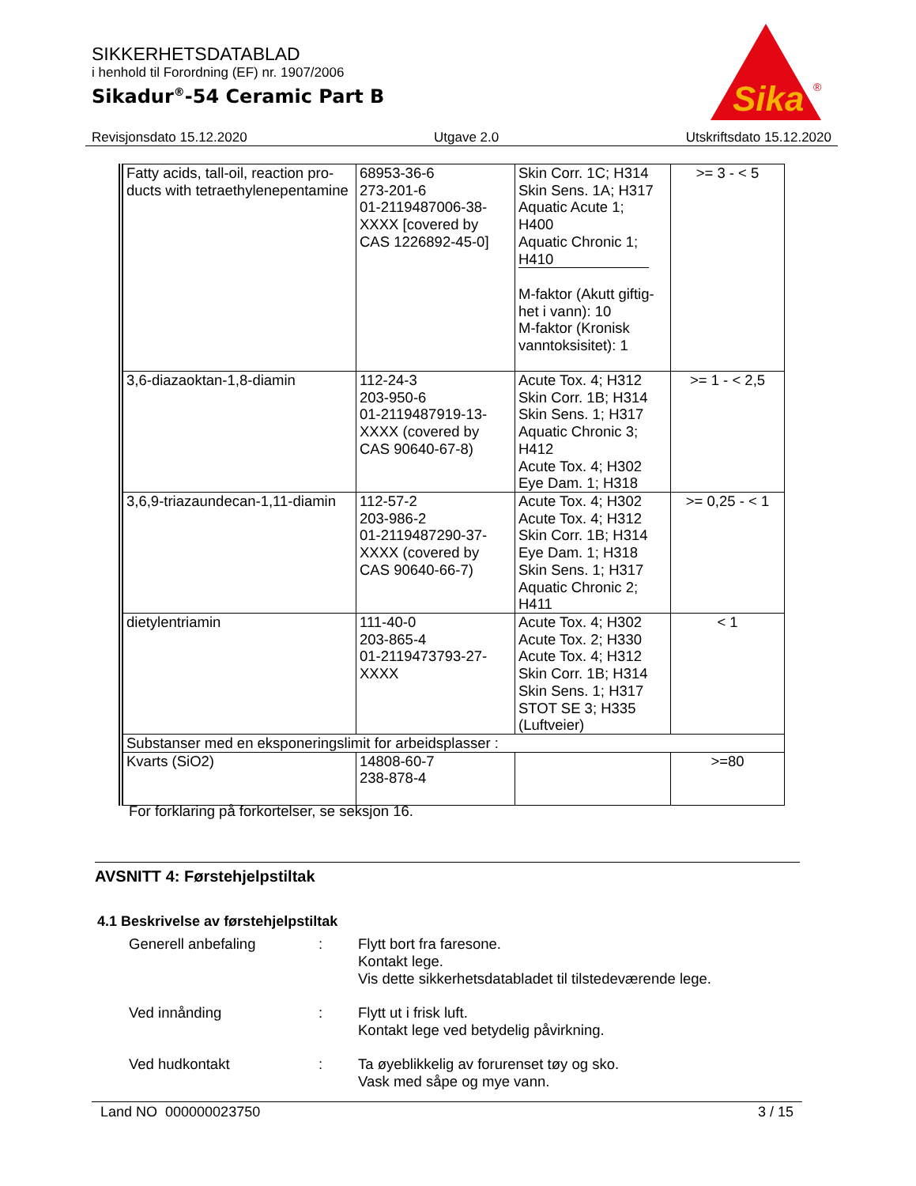SIKKERHETSDATABLAD
i henhold til Forordning (EF) nr. 1907/2006
Sikadur<sup>®</sup>-54 Ceramic Part B
Sika
®
Revisjonsdato 15.12.2020 Utgave 2.0 Utskriftsdato 15.12.2020
| Fatty acids, tall-oil, reaction pro- ducts with tetraethylenepentamine | 68953-36-6 273-201-6 01-2119487006-38- XXXX [covered by CAS 1226892-45-0] | Skin Corr. 1C; H314 Skin Sens. 1A; H317 Aquatic Acute 1; H400 Aquatic Chronic 1; H410 M-faktor (Akutt giftig- het i vann): 10 M-faktor (Kronisk vanntoksisitet): 1 | >= 3 - < 5 |
| 3,6-diazaoktan-1,8-diamin | 112-24-3 203-950-6 01-2119487919-13- XXXX (covered by CAS 90640-67-8) | Acute Tox. 4; H312 Skin Corr. 1B; H314 Skin Sens. 1; H317 Aquatic Chronic 3; H412 Acute Tox. 4; H302 Eye Dam. 1; H318 | >= 1 - < 2,5 |
| 3,6,9-triazaundecan-1,11-diamin | 112-57-2 203-986-2 01-2119487290-37- XXXX (covered by CAS 90640-66-7) | Acute Tox. 4; H302 Acute Tox. 4; H312 Skin Corr. 1B; H314 Eye Dam. 1; H318 Skin Sens. 1; H317 Aquatic Chronic 2; H411 | >= 0,25 - < 1 |
| dietylentriamin | 111-40-0 203-865-4 01-2119473793-27- XXXX | Acute Tox. 4; H302 Acute Tox. 2; H330 Acute Tox. 4; H312 Skin Corr. 1B; H314 Skin Sens. 1; H317 STOT SE 3; H335 (Luftveier) | < 1 |
| Substanser med en eksponeringslimit for arbeidsplasser : | | | |
| Kvarts (SiO2) | 14808-60-7 238-878-4 | | >=80 |
For forklaring på forkortelser, se seksjon 16.
AVSNITT 4: Førstehjelpstiltak
4.1 Beskrivelse av førstehjelpstiltak
Generell anbefaling : Flytt bort fra faresone.
Kontakt lege.
Vis dette sikkerhetsdatabladet til tilstedeværende lege.
Ved innånding : Flytt ut i frisk luft.
Kontakt lege ved betydelig påvirkning.
Ved hudkontakt : Ta øyeblikkelig av forurenset tøy og sko.
Vask med såpe og mye vann.
Land NO 000000023750 3 / 15